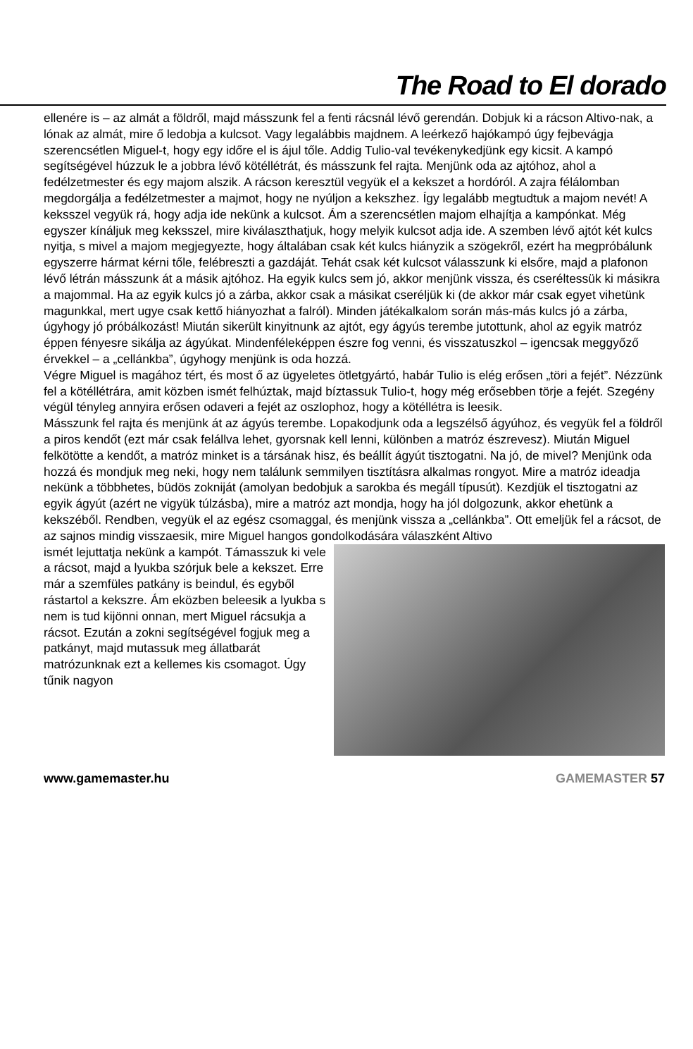The Road to El dorado
ellenére is – az almát a földről, majd másszunk fel a fenti rácsnál lévő gerendán. Dobjuk ki a rácson Altivo-nak, a lónak az almát, mire ő ledobja a kulcsot. Vagy legalábbis majdnem. A leérkező hajókampó úgy fejbevágja szerencsétlen Miguel-t, hogy egy időre el is ájul tőle. Addig Tulio-val tevékenykedjünk egy kicsit. A kampó segítségével húzzuk le a jobbra lévő kötéllétrát, és másszunk fel rajta. Menjünk oda az ajtóhoz, ahol a fedélzetmester és egy majom alszik. A rácson keresztül vegyük el a kekszet a hordóról. A zajra félálomban megdorgálja a fedélzetmester a majmot, hogy ne nyúljon a kekszhez. Így legalább megtudtuk a majom nevét! A keksszel vegyük rá, hogy adja ide nekünk a kulcsot. Ám a szerencsétlen majom elhajítja a kampónkat. Még egyszer kínáljuk meg keksszel, mire kiválaszthatjuk, hogy melyik kulcsot adja ide. A szemben lévő ajtót két kulcs nyitja, s mivel a majom megjegyezte, hogy általában csak két kulcs hiányzik a szögekről, ezért ha megpróbálunk egyszerre hármat kérni tőle, felébreszti a gazdáját. Tehát csak két kulcsot válasszunk ki elsőre, majd a plafonon lévő létrán másszunk át a másik ajtóhoz. Ha egyik kulcs sem jó, akkor menjünk vissza, és cseréltessük ki másikra a majommal. Ha az egyik kulcs jó a zárba, akkor csak a másikat cseréljük ki (de akkor már csak egyet vihetünk magunkkal, mert ugye csak kettő hiányozhat a falról). Minden játékalkalom során más-más kulcs jó a zárba, úgyhogy jó próbálkozást! Miután sikerült kinyitnunk az ajtót, egy ágyús terembe jutottunk, ahol az egyik matróz éppen fényesre sikálja az ágyúkat. Mindenféleképpen észre fog venni, és visszatuszkol – igencsak meggyőző érvekkel – a „cellánkba”, úgyhogy menjünk is oda hozzá.
Végre Miguel is magához tért, és most ő az ügyeletes ötletgyártó, habár Tulio is elég erősen „töri a fejét”. Nézzünk fel a kötéllétrára, amit közben ismét felhúztak, majd bíztassuk Tulio-t, hogy még erősebben törje a fejét. Szegény végül tényleg annyira erősen odaveri a fejét az oszlophoz, hogy a kötéllétra is leesik.
Másszunk fel rajta és menjünk át az ágyús terembe. Lopakodjunk oda a legszélső ágyúhoz, és vegyük fel a földről a piros kendőt (ezt már csak felállva lehet, gyorsnak kell lenni, különben a matróz észrevesz). Miután Miguel felkötötte a kendőt, a matróz minket is a társának hisz, és beállít ágyút tisztogatni. Na jó, de mivel? Menjünk oda hozzá és mondjuk meg neki, hogy nem találunk semmilyen tisztításra alkalmas rongyot. Mire a matróz ideadja nekünk a többhetes, büdös zokniját (amolyan bedobjuk a sarokba és megáll típusút). Kezdjük el tisztogatni az egyik ágyút (azért ne vigyük túlzásba), mire a matróz azt mondja, hogy ha jól dolgozunk, akkor ehetünk a kekszéből. Rendben, vegyük el az egész csomaggal, és menjünk vissza a „cellánkba”. Ott emeljük fel a rácsot, de az sajnos mindig visszaesik, mire Miguel hangos gondolkodására válaszként Altivo
ismét lejuttatja nekünk a kampót. Támasszuk ki vele a rácsot, majd a lyukba szórjuk bele a kekszet. Erre már a szemfüles patkány is beindul, és egyből rástartol a kekszre. Ám eközben beleesik a lyukba s nem is tud kijönni onnan, mert Miguel rácsukja a rácsot. Ezután a zokni segítségével fogjuk meg a patkányt, majd mutassuk meg állatbarát matrózunknak ezt a kellemes kis csomagot. Úgy tűnik nagyon
www.gamemaster.hu GAMEMASTER 57